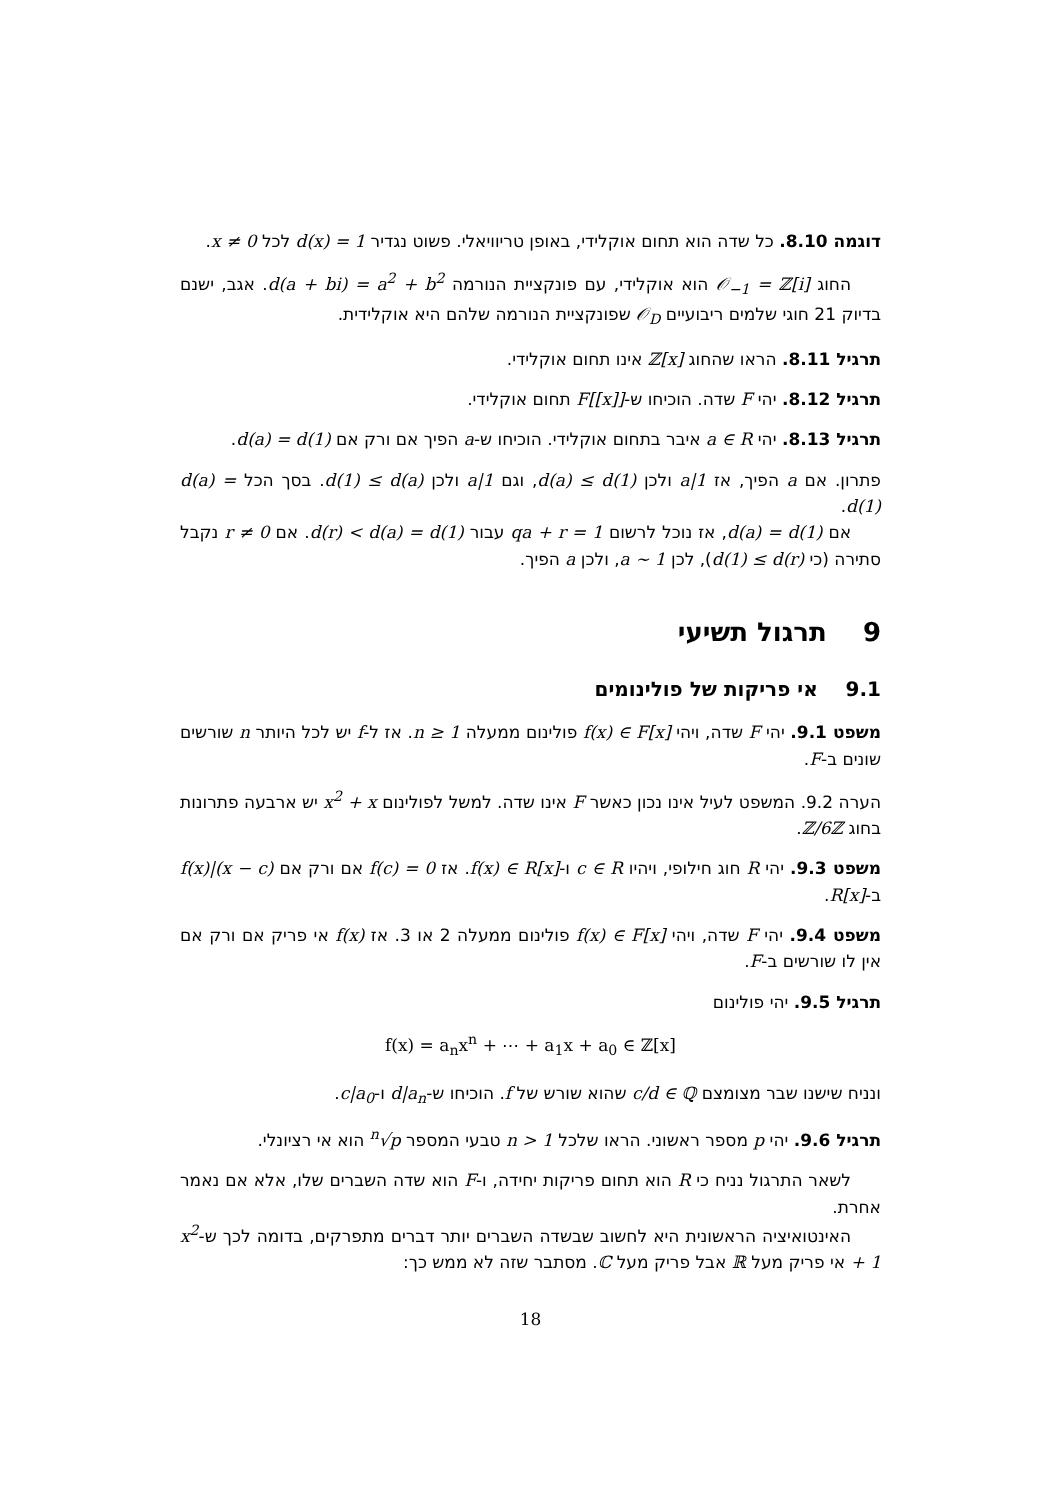דוגמה 8.10. כל שדה הוא תחום אוקלידי, באופן טריוויאלי. פשוט נגדיר d(x) = 1 לכל x ≠ 0.
החוג 𝒪<sub>−1</sub> = ℤ[i] הוא אוקלידי, עם פונקציית הנורמה d(a + bi) = a<sup>2</sup> + b<sup>2</sup>. אגב, ישנם בדיוק 21 חוגי שלמים ריבועיים 𝒪<sub>D</sub> שפונקציית הנורמה שלהם היא אוקלידית.
תרגיל 8.11. הראו שהחוג ℤ[x] אינו תחום אוקלידי.
תרגיל 8.12. יהי F שדה. הוכיחו ש-F[[x]] תחום אוקלידי.
תרגיל 8.13. יהי a ∈ R איבר בתחום אוקלידי. הוכיחו ש-a הפיך אם ורק אם d(a) = d(1).
פתרון. אם a הפיך, אז a|1 ולכן d(a) ≤ d(1), וגם 1|a ולכן d(1) ≤ d(a). בסך הכל d(a) = d(1).
אם d(a) = d(1), אז נוכל לרשום 1 = qa + r עבור d(r) < d(a) = d(1). אם r ≠ 0 נקבל סתירה (כי d(1) ≤ d(r)), לכן a ∼ 1, ולכן a הפיך.
9 תרגול תשיעי
9.1 אי פריקות של פולינומים
משפט 9.1. יהי F שדה, ויהי f(x) ∈ F[x] פולינום ממעלה n ≥ 1. אז ל-f יש לכל היותר n שורשים שונים ב-F.
הערה 9.2. המשפט לעיל אינו נכון כאשר F אינו שדה. למשל לפולינום x<sup>2</sup> + x יש ארבעה פתרונות בחוג ℤ/6ℤ.
משפט 9.3. יהי R חוג חילופי, ויהיו c ∈ R ו-f(x) ∈ R[x]. אז f(c) = 0 אם ורק אם (x − c)|f(x) ב-R[x].
משפט 9.4. יהי F שדה, ויהי f(x) ∈ F[x] פולינום ממעלה 2 או 3. אז f(x) אי פריק אם ורק אם אין לו שורשים ב-F.
תרגיל 9.5. יהי פולינום
f(x) = a<sub>n</sub>x<sup>n</sup> + ⋯ + a<sub>1</sub>x + a<sub>0</sub> ∈ ℤ[x]
ונניח שישנו שבר מצומצם c/d ∈ ℚ שהוא שורש של f. הוכיחו ש-d|a<sub>n</sub> ו-c|a<sub>0</sub>.
תרגיל 9.6. יהי p מספר ראשוני. הראו שלכל n > 1 טבעי המספר <sup>n</sup>√p הוא אי רציונלי.
לשאר התרגול נניח כי R הוא תחום פריקות יחידה, ו-F הוא שדה השברים שלו, אלא אם נאמר אחרת.
האינטואיציה הראשונית היא לחשוב שבשדה השברים יותר דברים מתפרקים, בדומה לכך ש-x<sup>2</sup> + 1 אי פריק מעל ℝ אבל פריק מעל ℂ. מסתבר שזה לא ממש כך:
18